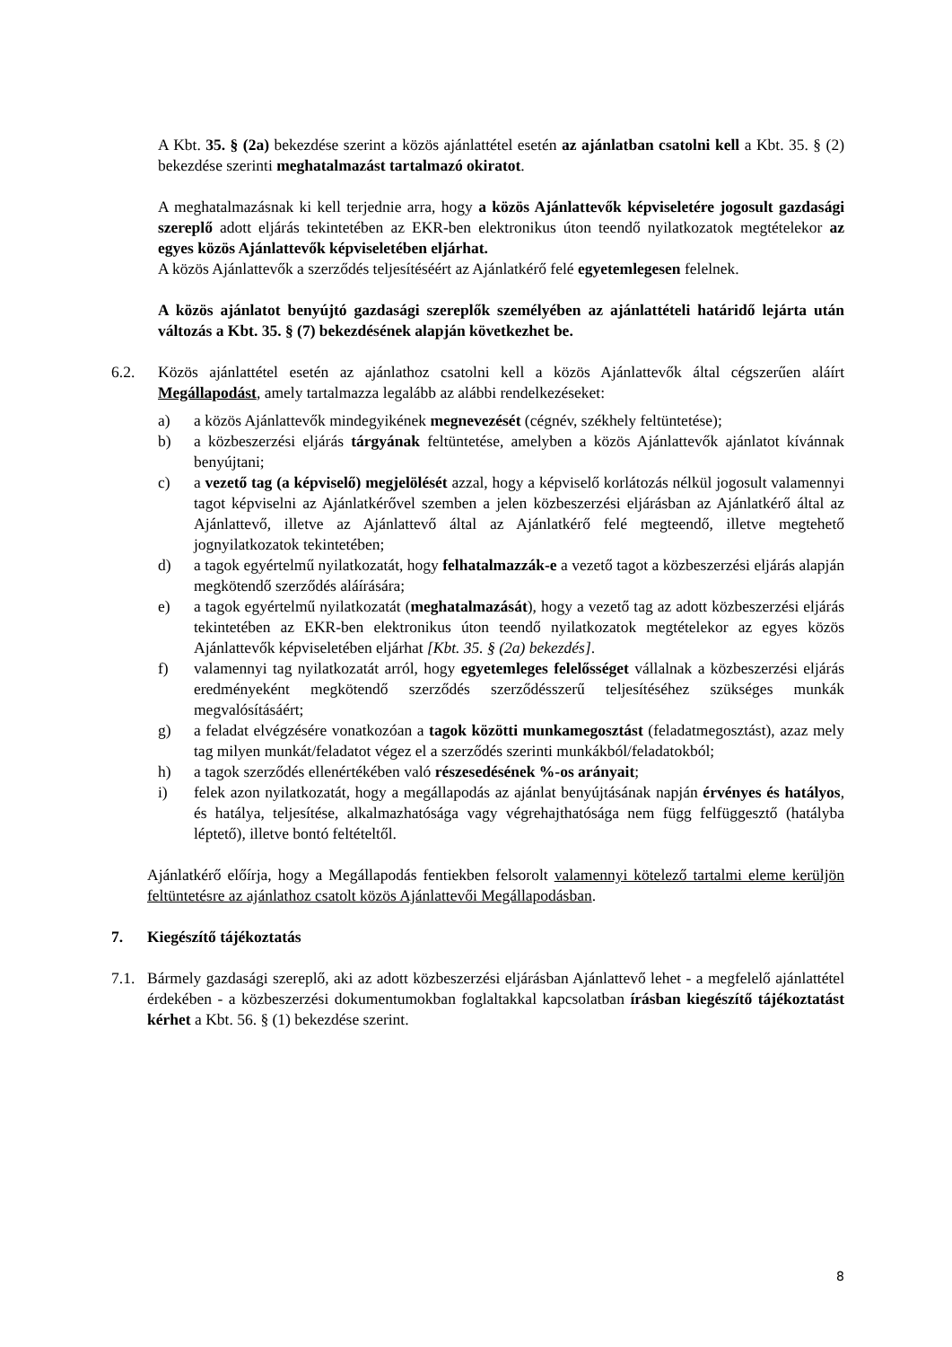A Kbt. 35. § (2a) bekezdése szerint a közös ajánlattétel esetén az ajánlatban csatolni kell a Kbt. 35. § (2) bekezdése szerinti meghatalmazást tartalmazó okiratot.
A meghatalmazásnak ki kell terjednie arra, hogy a közös Ajánlattevők képviseletére jogosult gazdasági szereplő adott eljárás tekintetében az EKR-ben elektronikus úton teendő nyilatkozatok megtételekor az egyes közös Ajánlattevők képviseletében eljárhat.
A közös Ajánlattevők a szerződés teljesítéséért az Ajánlatkérő felé egyetemlegesen felelnek.
A közös ajánlatot benyújtó gazdasági szereplők személyében az ajánlattételi határidő lejárta után változás a Kbt. 35. § (7) bekezdésének alapján következhet be.
6.2. Közös ajánlattétel esetén az ajánlathoz csatolni kell a közös Ajánlattevők által cégszerűen aláírt Megállapodást, amely tartalmazza legalább az alábbi rendelkezéseket:
a) a közös Ajánlattevők mindegyikének megnevezését (cégnév, székhely feltüntetése);
b) a közbeszerzési eljárás tárgyának feltüntetése, amelyben a közös Ajánlattevők ajánlatot kívánnak benyújtani;
c) a vezető tag (a képviselő) megjelölését azzal, hogy a képviselő korlátozás nélkül jogosult valamennyi tagot képviselni az Ajánlatkérővel szemben a jelen közbeszerzési eljárásban az Ajánlatkérő által az Ajánlattevő, illetve az Ajánlattevő által az Ajánlatkérő felé megteendő, illetve megtehető jognyilatkozatok tekintetében;
d) a tagok egyértelmű nyilatkozatát, hogy felhatalmazzák-e a vezető tagot a közbeszerzési eljárás alapján megkötendő szerződés aláírására;
e) a tagok egyértelmű nyilatkozatát (meghatalmazását), hogy a vezető tag az adott közbeszerzési eljárás tekintetében az EKR-ben elektronikus úton teendő nyilatkozatok megtételekor az egyes közös Ajánlattevők képviseletében eljárhat [Kbt. 35. § (2a) bekezdés].
f) valamennyi tag nyilatkozatát arról, hogy egyetemleges felelősséget vállalnak a közbeszerzési eljárás eredményeként megkötendő szerződés szerződésszerű teljesítéséhez szükséges munkák megvalósításáért;
g) a feladat elvégzésére vonatkozóan a tagok közötti munkamegosztást (feladatmegosztást), azaz mely tag milyen munkát/feladatot végez el a szerződés szerinti munkákból/feladatokból;
h) a tagok szerződés ellenértékében való részesedésének %-os arányait;
i) felek azon nyilatkozatát, hogy a megállapodás az ajánlat benyújtásának napján érvényes és hatályos, és hatálya, teljesítése, alkalmazhatósága vagy végrehajthatósága nem függ felfüggesztő (hatályba léptető), illetve bontó feltételtől.
Ajánlatkérő előírja, hogy a Megállapodás fentiekben felsorolt valamennyi kötelező tartalmi eleme kerüljön feltüntetésre az ajánlathoz csatolt közös Ajánlattevői Megállapodásban.
7. Kiegészítő tájékoztatás
7.1. Bármely gazdasági szereplő, aki az adott közbeszerzési eljárásban Ajánlattevő lehet - a megfelelő ajánlattétel érdekében - a közbeszerzési dokumentumokban foglaltakkal kapcsolatban írásban kiegészítő tájékoztatást kérhet a Kbt. 56. § (1) bekezdése szerint.
8